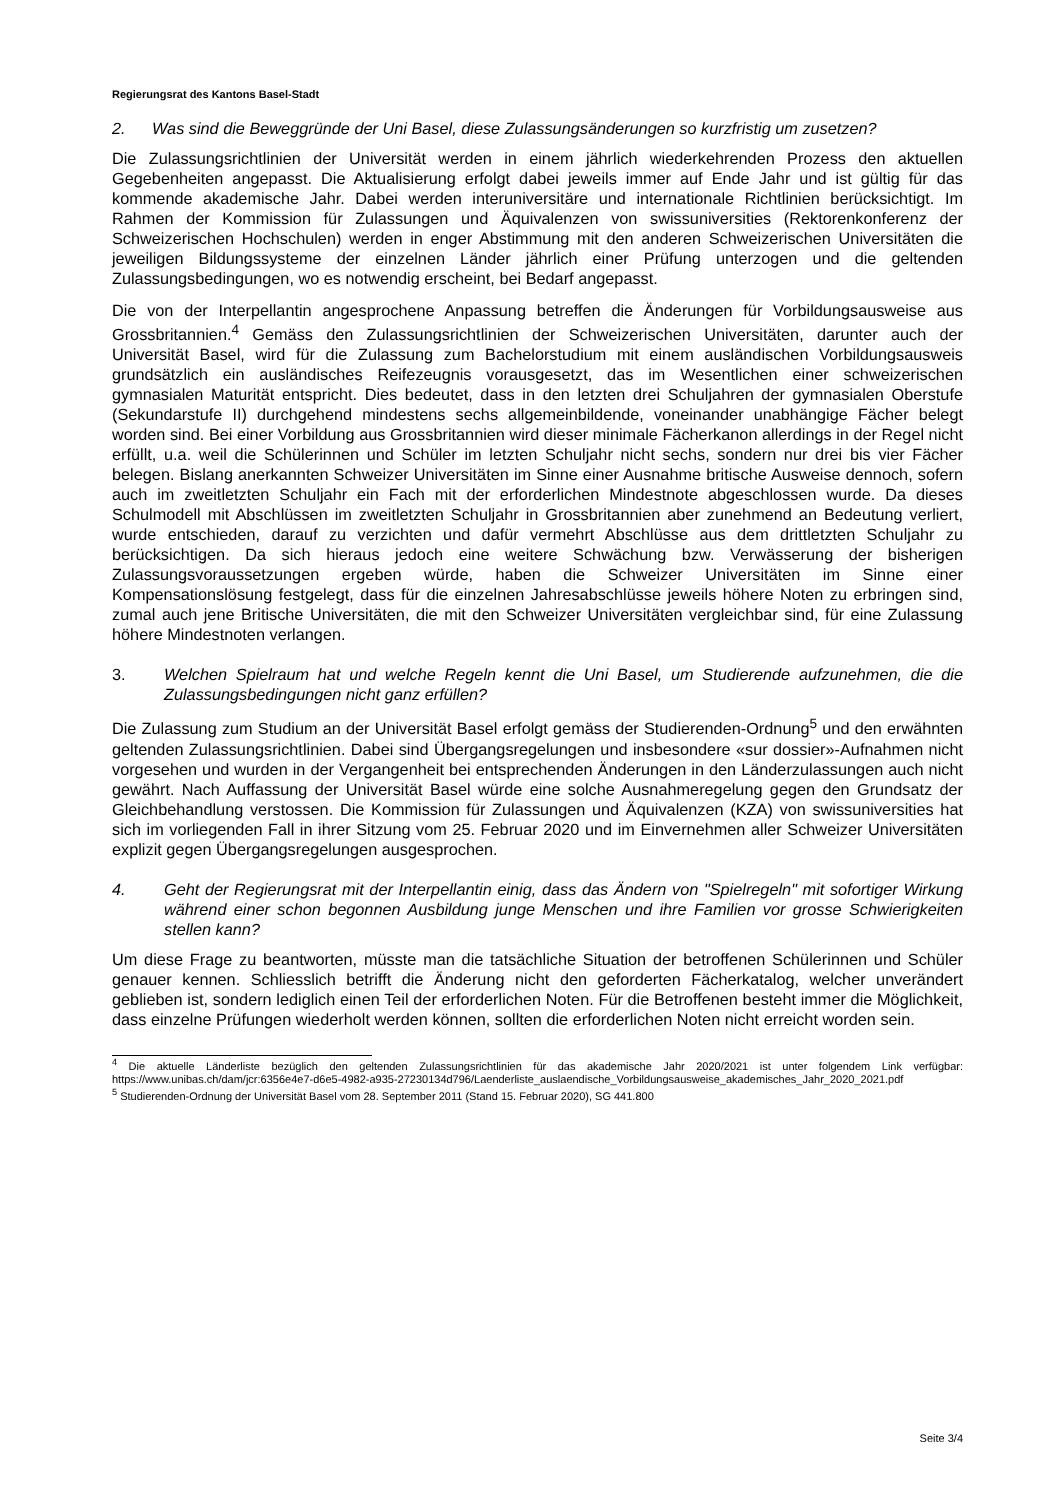Regierungsrat des Kantons Basel-Stadt
2. Was sind die Beweggründe der Uni Basel, diese Zulassungsänderungen so kurzfristig um zusetzen?
Die Zulassungsrichtlinien der Universität werden in einem jährlich wiederkehrenden Prozess den aktuellen Gegebenheiten angepasst. Die Aktualisierung erfolgt dabei jeweils immer auf Ende Jahr und ist gültig für das kommende akademische Jahr. Dabei werden interuniversitäre und internationale Richtlinien berücksichtigt. Im Rahmen der Kommission für Zulassungen und Äquivalenzen von swissuniversities (Rektorenkonferenz der Schweizerischen Hochschulen) werden in enger Abstimmung mit den anderen Schweizerischen Universitäten die jeweiligen Bildungssysteme der einzelnen Länder jährlich einer Prüfung unterzogen und die geltenden Zulassungsbedingungen, wo es notwendig erscheint, bei Bedarf angepasst.
Die von der Interpellantin angesprochene Anpassung betreffen die Änderungen für Vorbildungsausweise aus Grossbritannien.<sup>4</sup> Gemäss den Zulassungsrichtlinien der Schweizerischen Universitäten, darunter auch der Universität Basel, wird für die Zulassung zum Bachelorstudium mit einem ausländischen Vorbildungsausweis grundsätzlich ein ausländisches Reifezeugnis vorausgesetzt, das im Wesentlichen einer schweizerischen gymnasialen Maturität entspricht. Dies bedeutet, dass in den letzten drei Schuljahren der gymnasialen Oberstufe (Sekundarstufe II) durchgehend mindestens sechs allgemeinbildende, voneinander unabhängige Fächer belegt worden sind. Bei einer Vorbildung aus Grossbritannien wird dieser minimale Fächerkanon allerdings in der Regel nicht erfüllt, u.a. weil die Schülerinnen und Schüler im letzten Schuljahr nicht sechs, sondern nur drei bis vier Fächer belegen. Bislang anerkannten Schweizer Universitäten im Sinne einer Ausnahme britische Ausweise dennoch, sofern auch im zweitletzten Schuljahr ein Fach mit der erforderlichen Mindestnote abgeschlossen wurde. Da dieses Schulmodell mit Abschlüssen im zweitletzten Schuljahr in Grossbritannien aber zunehmend an Bedeutung verliert, wurde entschieden, darauf zu verzichten und dafür vermehrt Abschlüsse aus dem drittletzten Schuljahr zu berücksichtigen. Da sich hieraus jedoch eine weitere Schwächung bzw. Verwässerung der bisherigen Zulassungsvoraussetzungen ergeben würde, haben die Schweizer Universitäten im Sinne einer Kompensationslösung festgelegt, dass für die einzelnen Jahresabschlüsse jeweils höhere Noten zu erbringen sind, zumal auch jene Britische Universitäten, die mit den Schweizer Universitäten vergleichbar sind, für eine Zulassung höhere Mindestnoten verlangen.
3. Welchen Spielraum hat und welche Regeln kennt die Uni Basel, um Studierende aufzunehmen, die die Zulassungsbedingungen nicht ganz erfüllen?
Die Zulassung zum Studium an der Universität Basel erfolgt gemäss der Studierenden-Ordnung<sup>5</sup> und den erwähnten geltenden Zulassungsrichtlinien. Dabei sind Übergangsregelungen und insbesondere «sur dossier»-Aufnahmen nicht vorgesehen und wurden in der Vergangenheit bei entsprechenden Änderungen in den Länderzulassungen auch nicht gewährt. Nach Auffassung der Universität Basel würde eine solche Ausnahmeregelung gegen den Grundsatz der Gleichbehandlung verstossen. Die Kommission für Zulassungen und Äquivalenzen (KZA) von swissuniversities hat sich im vorliegenden Fall in ihrer Sitzung vom 25. Februar 2020 und im Einvernehmen aller Schweizer Universitäten explizit gegen Übergangsregelungen ausgesprochen.
4. Geht der Regierungsrat mit der Interpellantin einig, dass das Ändern von "Spielregeln" mit sofortiger Wirkung während einer schon begonnen Ausbildung junge Menschen und ihre Familien vor grosse Schwierigkeiten stellen kann?
Um diese Frage zu beantworten, müsste man die tatsächliche Situation der betroffenen Schülerinnen und Schüler genauer kennen. Schliesslich betrifft die Änderung nicht den geforderten Fächerkatalog, welcher unverändert geblieben ist, sondern lediglich einen Teil der erforderlichen Noten. Für die Betroffenen besteht immer die Möglichkeit, dass einzelne Prüfungen wiederholt werden können, sollten die erforderlichen Noten nicht erreicht worden sein.
<sup>4</sup> Die aktuelle Länderliste bezüglich den geltenden Zulassungsrichtlinien für das akademische Jahr 2020/2021 ist unter folgendem Link verfügbar: https://www.unibas.ch/dam/jcr:6356e4e7-d6e5-4982-a935-27230134d796/Laenderliste_auslaendische_Vorbildungsausweise_akademisches_Jahr_2020_2021.pdf
<sup>5</sup> Studierenden-Ordnung der Universität Basel vom 28. September 2011 (Stand 15. Februar 2020), SG 441.800
Seite 3/4